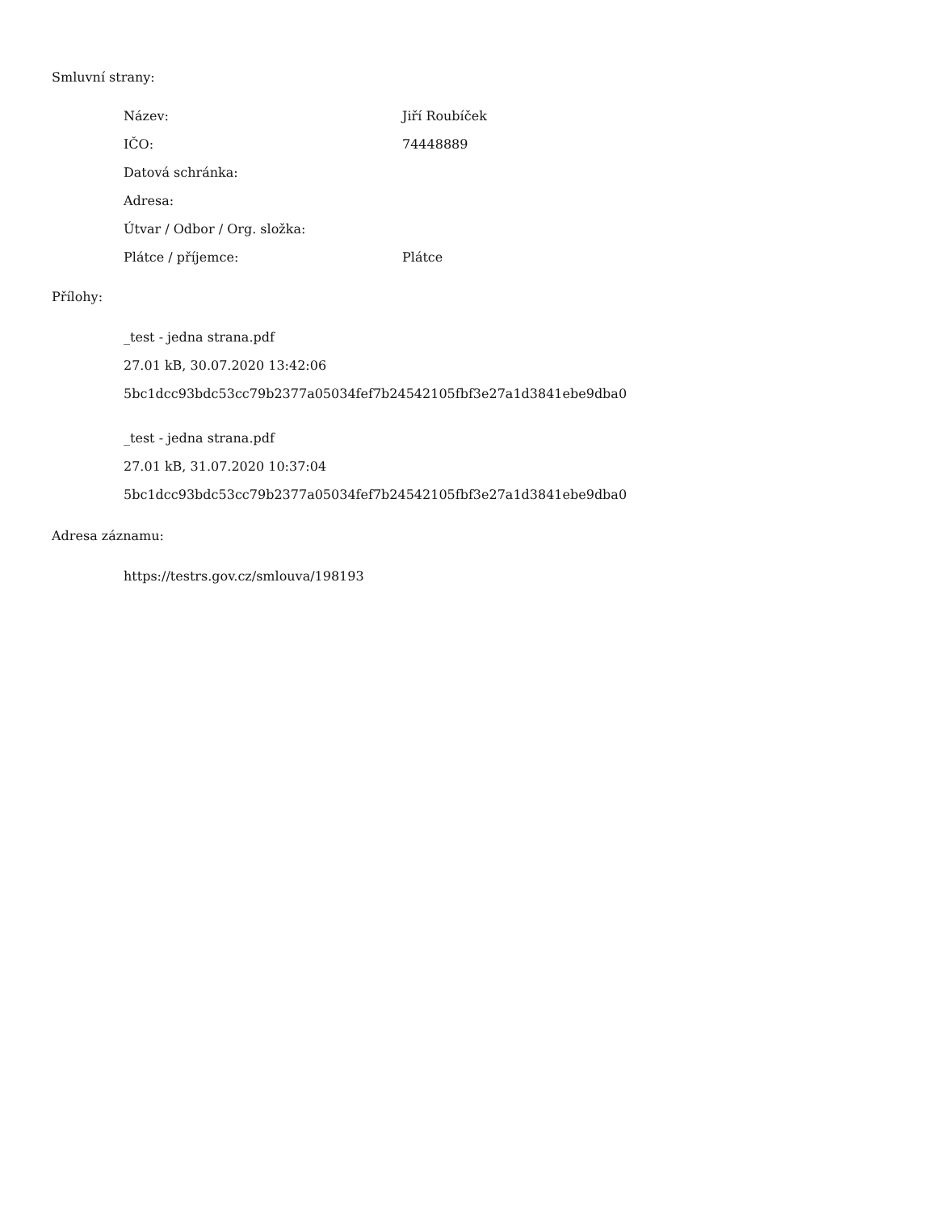Smluvní strany:
| Název: | Jiří Roubíček |
| IČO: | 74448889 |
| Datová schránka: | |
| Adresa: | |
| Útvar / Odbor / Org. složka: | |
| Plátce / příjemce: | Plátce |
Přílohy:
_test - jedna strana.pdf
27.01 kB, 30.07.2020 13:42:06
5bc1dcc93bdc53cc79b2377a05034fef7b24542105fbf3e27a1d3841ebe9dba0
_test - jedna strana.pdf
27.01 kB, 31.07.2020 10:37:04
5bc1dcc93bdc53cc79b2377a05034fef7b24542105fbf3e27a1d3841ebe9dba0
Adresa záznamu:
https://testrs.gov.cz/smlouva/198193